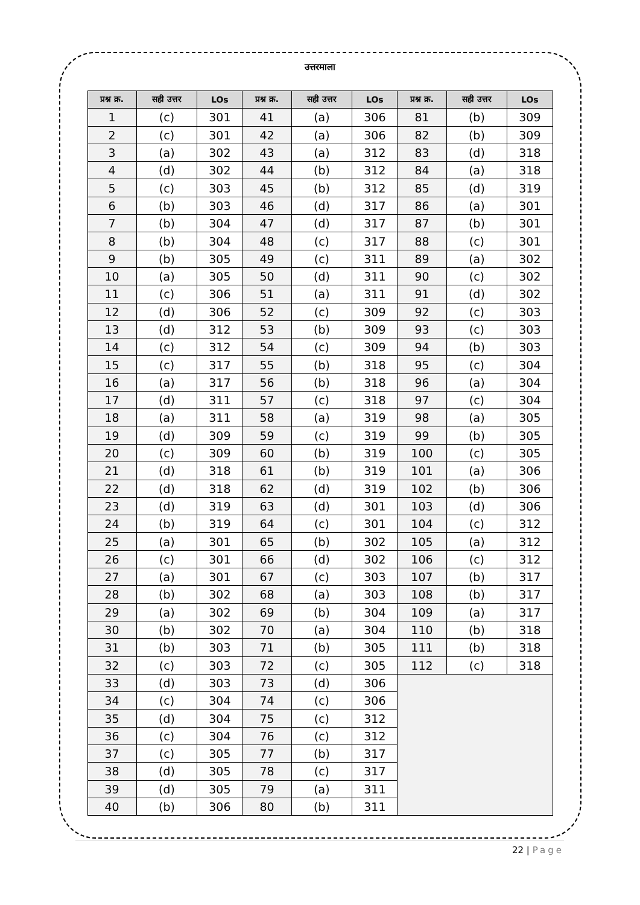उत्तरमाला
| प्रश्न क्र. | सही उत्तर | LOs | प्रश्न क्र. | सही उत्तर | LOs | प्रश्न क्र. | सही उत्तर | LOs |
| --- | --- | --- | --- | --- | --- | --- | --- | --- |
| 1 | (c) | 301 | 41 | (a) | 306 | 81 | (b) | 309 |
| 2 | (c) | 301 | 42 | (a) | 306 | 82 | (b) | 309 |
| 3 | (a) | 302 | 43 | (a) | 312 | 83 | (d) | 318 |
| 4 | (d) | 302 | 44 | (b) | 312 | 84 | (a) | 318 |
| 5 | (c) | 303 | 45 | (b) | 312 | 85 | (d) | 319 |
| 6 | (b) | 303 | 46 | (d) | 317 | 86 | (a) | 301 |
| 7 | (b) | 304 | 47 | (d) | 317 | 87 | (b) | 301 |
| 8 | (b) | 304 | 48 | (c) | 317 | 88 | (c) | 301 |
| 9 | (b) | 305 | 49 | (c) | 311 | 89 | (a) | 302 |
| 10 | (a) | 305 | 50 | (d) | 311 | 90 | (c) | 302 |
| 11 | (c) | 306 | 51 | (a) | 311 | 91 | (d) | 302 |
| 12 | (d) | 306 | 52 | (c) | 309 | 92 | (c) | 303 |
| 13 | (d) | 312 | 53 | (b) | 309 | 93 | (c) | 303 |
| 14 | (c) | 312 | 54 | (c) | 309 | 94 | (b) | 303 |
| 15 | (c) | 317 | 55 | (b) | 318 | 95 | (c) | 304 |
| 16 | (a) | 317 | 56 | (b) | 318 | 96 | (a) | 304 |
| 17 | (d) | 311 | 57 | (c) | 318 | 97 | (c) | 304 |
| 18 | (a) | 311 | 58 | (a) | 319 | 98 | (a) | 305 |
| 19 | (d) | 309 | 59 | (c) | 319 | 99 | (b) | 305 |
| 20 | (c) | 309 | 60 | (b) | 319 | 100 | (c) | 305 |
| 21 | (d) | 318 | 61 | (b) | 319 | 101 | (a) | 306 |
| 22 | (d) | 318 | 62 | (d) | 319 | 102 | (b) | 306 |
| 23 | (d) | 319 | 63 | (d) | 301 | 103 | (d) | 306 |
| 24 | (b) | 319 | 64 | (c) | 301 | 104 | (c) | 312 |
| 25 | (a) | 301 | 65 | (b) | 302 | 105 | (a) | 312 |
| 26 | (c) | 301 | 66 | (d) | 302 | 106 | (c) | 312 |
| 27 | (a) | 301 | 67 | (c) | 303 | 107 | (b) | 317 |
| 28 | (b) | 302 | 68 | (a) | 303 | 108 | (b) | 317 |
| 29 | (a) | 302 | 69 | (b) | 304 | 109 | (a) | 317 |
| 30 | (b) | 302 | 70 | (a) | 304 | 110 | (b) | 318 |
| 31 | (b) | 303 | 71 | (b) | 305 | 111 | (b) | 318 |
| 32 | (c) | 303 | 72 | (c) | 305 | 112 | (c) | 318 |
| 33 | (d) | 303 | 73 | (d) | 306 | | | |
| 34 | (c) | 304 | 74 | (c) | 306 | | | |
| 35 | (d) | 304 | 75 | (c) | 312 | | | |
| 36 | (c) | 304 | 76 | (c) | 312 | | | |
| 37 | (c) | 305 | 77 | (b) | 317 | | | |
| 38 | (d) | 305 | 78 | (c) | 317 | | | |
| 39 | (d) | 305 | 79 | (a) | 311 | | | |
| 40 | (b) | 306 | 80 | (b) | 311 | | | |
22 | Page